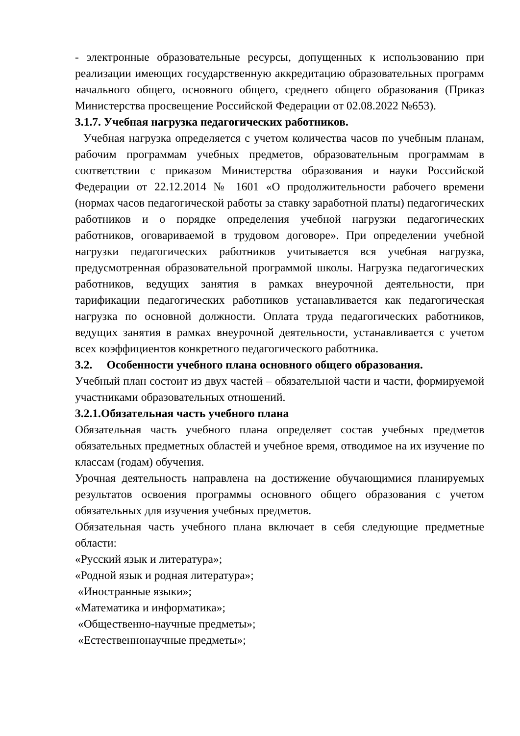- электронные образовательные ресурсы, допущенных к использованию при реализации имеющих государственную аккредитацию образовательных программ начального общего, основного общего, среднего общего образования (Приказ Министерства просвещение Российской Федерации от 02.08.2022 №653).
3.1.7. Учебная нагрузка педагогических работников.
Учебная нагрузка определяется с учетом количества часов по учебным планам, рабочим программам учебных предметов, образовательным программам в соответствии с приказом Министерства образования и науки Российской Федерации от 22.12.2014 № 1601 «О продолжительности рабочего времени (нормах часов педагогической работы за ставку заработной платы) педагогических работников и о порядке определения учебной нагрузки педагогических работников, оговариваемой в трудовом договоре». При определении учебной нагрузки педагогических работников учитывается вся учебная нагрузка, предусмотренная образовательной программой школы. Нагрузка педагогических работников, ведущих занятия в рамках внеурочной деятельности, при тарификации педагогических работников устанавливается как педагогическая нагрузка по основной должности. Оплата труда педагогических работников, ведущих занятия в рамках внеурочной деятельности, устанавливается с учетом всех коэффициентов конкретного педагогического работника.
3.2. Особенности учебного плана основного общего образования.
Учебный план состоит из двух частей – обязательной части и части, формируемой участниками образовательных отношений.
3.2.1.Обязательная часть учебного плана
Обязательная часть учебного плана определяет состав учебных предметов обязательных предметных областей и учебное время, отводимое на их изучение по классам (годам) обучения.
Урочная деятельность направлена на достижение обучающимися планируемых результатов освоения программы основного общего образования с учетом обязательных для изучения учебных предметов.
Обязательная часть учебного плана включает в себя следующие предметные области:
«Русский язык и литература»;
«Родной язык и родная литература»;
«Иностранные языки»;
«Математика и информатика»;
«Общественно-научные предметы»;
«Естественнонаучные предметы»;